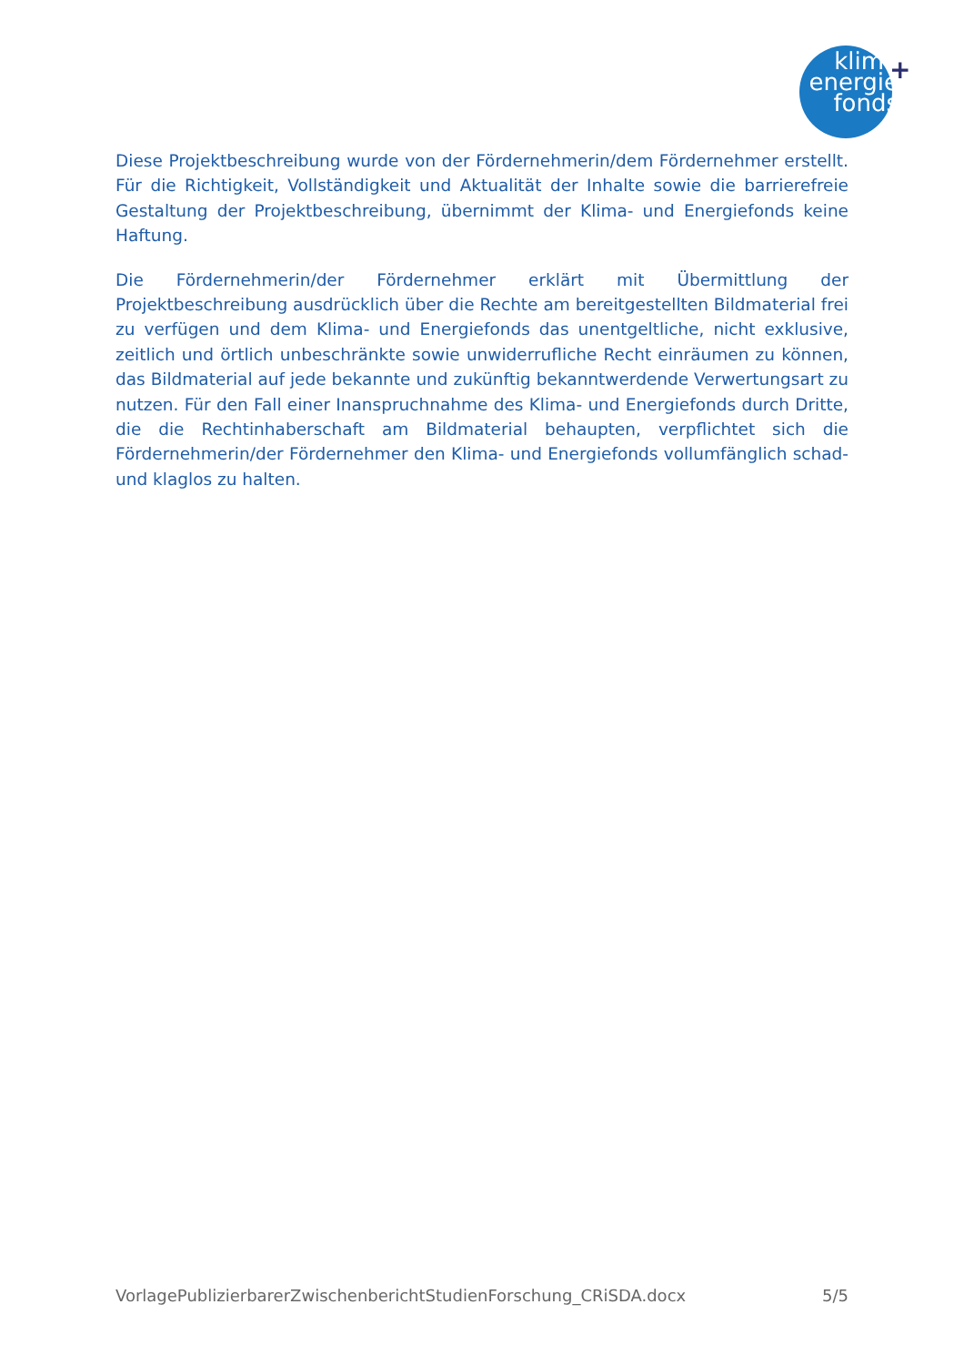klima
energie
fonds
+
Diese Projektbeschreibung wurde von der Fördernehmerin/dem Fördernehmer erstellt. Für die Richtigkeit, Vollständigkeit und Aktualität der Inhalte sowie die barrierefreie Gestaltung der Projektbeschreibung, übernimmt der Klima- und Energiefonds keine Haftung.
Die Fördernehmerin/der Fördernehmer erklärt mit Übermittlung der Projektbeschreibung ausdrücklich über die Rechte am bereitgestellten Bildmaterial frei zu verfügen und dem Klima- und Energiefonds das unentgeltliche, nicht exklusive, zeitlich und örtlich unbeschränkte sowie unwiderrufliche Recht einräumen zu können, das Bildmaterial auf jede bekannte und zukünftig bekanntwerdende Verwertungsart zu nutzen. Für den Fall einer Inanspruchnahme des Klima- und Energiefonds durch Dritte, die die Rechtinhaberschaft am Bildmaterial behaupten, verpflichtet sich die Fördernehmerin/der Fördernehmer den Klima- und Energiefonds vollumfänglich schad- und klaglos zu halten.
VorlagePublizierbarerZwischenberichtStudienForschung_CRiSDA.docx 5/5